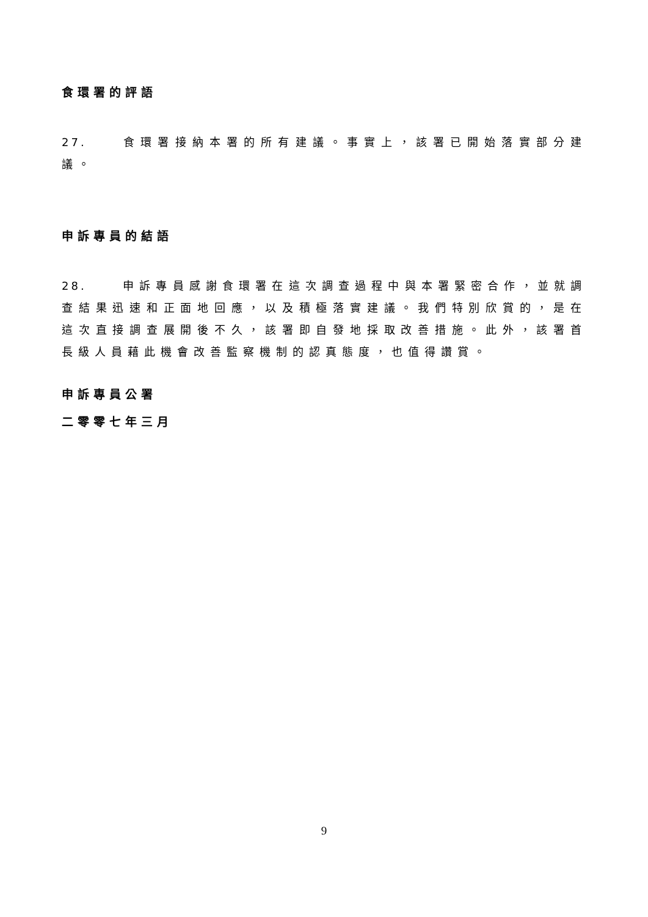食環署的評語
27. 食環署接納本署的所有建議。事實上，該署已開始落實部分建議。
申訴專員的結語
28. 申訴專員感謝食環署在這次調查過程中與本署緊密合作，並就調查結果迅速和正面地回應，以及積極落實建議。我們特別欣賞的，是在這次直接調查展開後不久，該署即自發地採取改善措施。此外，該署首長級人員藉此機會改善監察機制的認真態度，也值得讚賞。
申訴專員公署
二零零七年三月
9